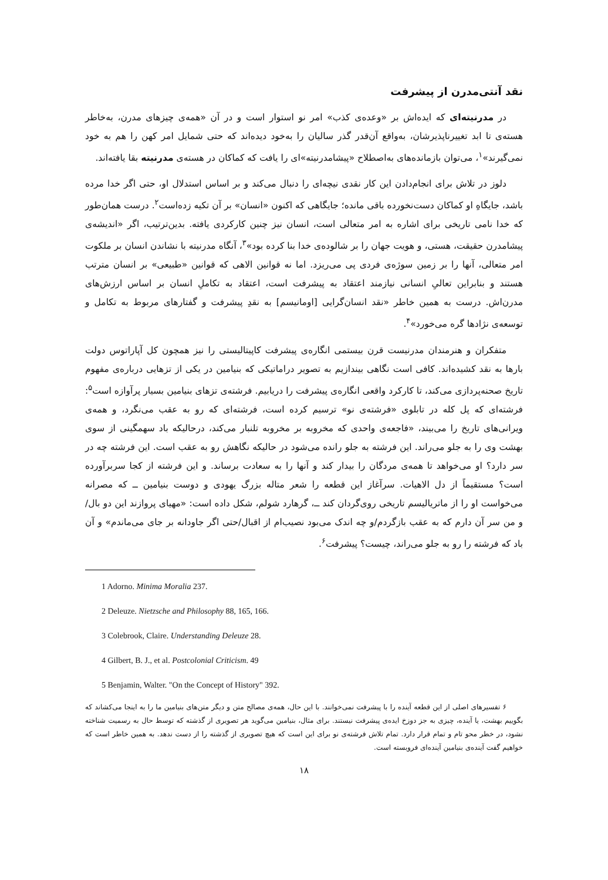نقد آنتی‌مدرن از پیشرفت
در مدرنیته‌ای که ایده‌اش بر «وعده‌ی کذب» امر نو استوار است و در آن «همه‌ی چیزهای مدرن، به‌خاطر هسته‌ی تا ابد تغییرناپذیرشان، به‌واقع آن‌قدر گذر سالیان را به‌خود دیده‌اند که حتی شمایل امر کهن را هم به خود نمی‌گیرند»<sup>۱</sup>، می‌توان بازمانده‌های به‌اصطلاح «پیشامدرنیته»ای را یافت که کماکان در هسته‌ی مدرنیته بقا یافته‌اند.
دلوز در تلاش برای انجام‌دادن این کار نقدی نیچه‌ای را دنبال می‌کند و بر اساس استدلال او، حتی اگر خدا مرده باشد، جایگاهِ او کماکان دست‌نخورده باقی مانده؛ جایگاهی که اکنون «انسان» بر آن تکیه زده‌است<sup>۲</sup>. درست همان‌طور که خدا نامی تاریخی برای اشاره به امر متعالی است، انسان نیز چنین کارکردی یافته. بدین‌ترتیب، اگر «اندیشه‌ی پیشامدرن حقیقت، هستی، و هویت جهان را بر شالوده‌ی خدا بنا کرده بود»<sup>۳</sup>، آنگاه مدرنیته با نشاندن انسان بر ملکوت امر متعالی، آنها را بر زمین سوژه‌ی فردی پی می‌ریزد. اما نه قوانین الاهی که قوانین «طبیعی» بر انسان مترتب هستند و بنابراین تعالیِ انسانی نیازمند اعتقاد به پیشرفت است، اعتقاد به تکاملِ انسان بر اساس ارزش‌های مدرن‌اش. درست به همین خاطر «نقد انسان‌گرایی [اومانیسم] به نقدِ پیشرفت و گفتارهای مربوط به تکامل و توسعه‌ی نژادها گره می‌خورد»<sup>۴</sup>.
متفکران و هنرمندان مدرنیست قرن بیستمی انگاره‌ی پیشرفت کاپیتالیستی را نیز همچون کل آپاراتوس دولت بارها به نقد کشیده‌اند. کافی است نگاهی بیندازیم به تصویر دراماتیکی که بنیامین در یکی از تزهایی درباره‌ی مفهوم تاریخ صحنه‌پردازی می‌کند، تا کارکرد واقعی انگاره‌ی پیشرفت را دریابیم. فرشته‌ی تزهای بنیامین بسیار پرآوازه است<sup>۵</sup>: فرشته‌ای که پل کله در تابلوی «فرشته‌ی نو» ترسیم کرده است، فرشته‌ای که رو به عقب می‌نگرد، و همه‌ی ویرانی‌های تاریخ را می‌بیند، «فاجعه‌ی واحدی که مخروبه بر مخروبه تلنبار می‌کند، درحالیکه باد سهمگینی از سوی بهشت وی را به جلو می‌راند. این فرشته به جلو رانده می‌شود در حالیکه نگاهش رو به عقب است. این فرشته چه در سر دارد؟ او می‌خواهد تا همه‌ی مردگان را بیدار کند و آنها را به سعادت برساند. و این فرشته از کجا سربرآورده است؟ مستقیماً از دل الاهیات. سرآغاز این قطعه را شعر متاله بزرگ یهودی و دوست بنیامین ــ که مصرانه می‌خواست او را از ماتریالیسم تاریخی روی‌گردان کند ــ، گرهارد شولم، شکل داده است: «مهیای پروازند این دو بال/و من سر آن دارم که به عقب بازگردم/و چه اندک می‌بود نصیب‌ام از اقبال/حتی اگر جاودانه بر جای می‌ماندم» و آن باد که فرشته را رو به جلو می‌راند، چیست؟ پیشرفت<sup>۶</sup>.
1 Adorno. Minima Moralia 237.
2 Deleuze. Nietzsche and Philosophy 88, 165, 166.
3 Colebrook, Claire. Understanding Deleuze 28.
4 Gilbert, B. J., et al. Postcolonial Criticism. 49
5 Benjamin, Walter. "On the Concept of History" 392.
۶ تفسیرهای اصلی از این قطعه آینده را با پیشرفت نمی‌خوانند. با این حال، همه‌ی مصالح متن و دیگر متن‌های بنیامین ما را به اینجا می‌کشاند که بگوییم بهشت، یا آینده، چیزی به جز دوزخ ایده‌ی پیشرفت نیستند. برای مثال، بنیامین می‌گوید هر تصویری از گذشته که توسط حال به رسمیت شناخته نشود، در خطر محو تام و تمام قرار دارد. تمام تلاش فرشته‌ی نو برای این است که هیچ تصویری از گذشته را از دست ندهد. به همین خاطر است که خواهیم گفت آینده‌ی بنیامین آینده‌ای فروبسته است.
۱۸